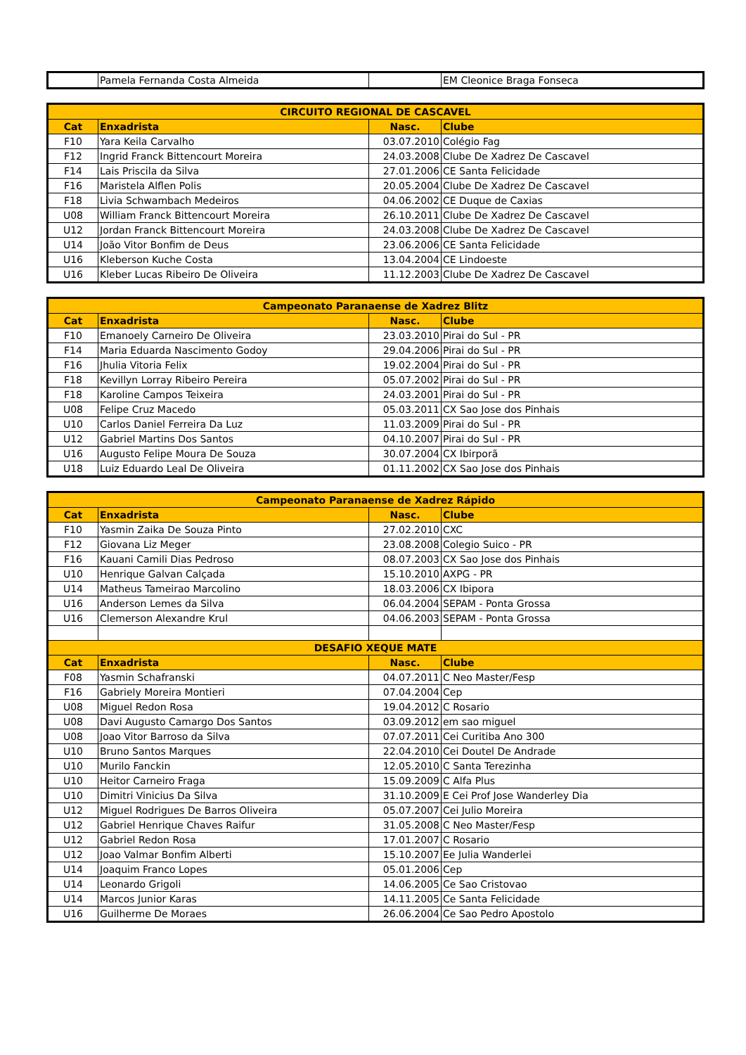| | Pamela Fernanda Costa Almeida | | EM Cleonice Braga Fonseca |
| CIRCUITO REGIONAL DE CASCAVEL | | | |
| --- | --- | --- | --- |
| Cat | Enxadrista | Nasc. | Clube |
| F10 | Yara Keila Carvalho | 03.07.2010 | Colégio Fag |
| F12 | Ingrid Franck Bittencourt Moreira | 24.03.2008 | Clube De Xadrez De Cascavel |
| F14 | Lais Priscila da Silva | 27.01.2006 | CE Santa Felicidade |
| F16 | Maristela Alflen Polis | 20.05.2004 | Clube De Xadrez De Cascavel |
| F18 | Livia Schwambach Medeiros | 04.06.2002 | CE Duque de Caxias |
| U08 | William Franck Bittencourt Moreira | 26.10.2011 | Clube De Xadrez De Cascavel |
| U12 | Jordan Franck Bittencourt Moreira | 24.03.2008 | Clube De Xadrez De Cascavel |
| U14 | João Vitor Bonfim de Deus | 23.06.2006 | CE Santa Felicidade |
| U16 | Kleberson Kuche Costa | 13.04.2004 | CE Lindoeste |
| U16 | Kleber Lucas Ribeiro De Oliveira | 11.12.2003 | Clube De Xadrez De Cascavel |
| Campeonato Paranaense de Xadrez Blitz | | | |
| --- | --- | --- | --- |
| Cat | Enxadrista | Nasc. | Clube |
| F10 | Emanoely Carneiro De Oliveira | 23.03.2010 | Pirai do Sul - PR |
| F14 | Maria Eduarda Nascimento Godoy | 29.04.2006 | Pirai do Sul - PR |
| F16 | Jhulia Vitoria Felix | 19.02.2004 | Pirai do Sul - PR |
| F18 | Kevillyn Lorray Ribeiro Pereira | 05.07.2002 | Pirai do Sul - PR |
| F18 | Karoline Campos Teixeira | 24.03.2001 | Pirai do Sul - PR |
| U08 | Felipe Cruz Macedo | 05.03.2011 | CX Sao Jose dos Pinhais |
| U10 | Carlos Daniel Ferreira Da Luz | 11.03.2009 | Pirai do Sul - PR |
| U12 | Gabriel Martins Dos Santos | 04.10.2007 | Pirai do Sul - PR |
| U16 | Augusto Felipe Moura De Souza | 30.07.2004 | CX Ibirporã |
| U18 | Luiz Eduardo Leal De Oliveira | 01.11.2002 | CX Sao Jose dos Pinhais |
| Campeonato Paranaense de Xadrez Rápido | | | |
| --- | --- | --- | --- |
| Cat | Enxadrista | Nasc. | Clube |
| F10 | Yasmin Zaika De Souza Pinto | 27.02.2010 | CXC |
| F12 | Giovana Liz Meger | 23.08.2008 | Colegio Suico - PR |
| F16 | Kauani Camili Dias Pedroso | 08.07.2003 | CX Sao Jose dos Pinhais |
| U10 | Henrique Galvan Calçada | 15.10.2010 | AXPG - PR |
| U14 | Matheus Tameirao Marcolino | 18.03.2006 | CX Ibipora |
| U16 | Anderson Lemes da Silva | 06.04.2004 | SEPAM - Ponta Grossa |
| U16 | Clemerson Alexandre Krul | 04.06.2003 | SEPAM - Ponta Grossa |
| DESAFIO XEQUE MATE | | | |
| Cat | Enxadrista | Nasc. | Clube |
| F08 | Yasmin Schafranski | 04.07.2011 | C Neo Master/Fesp |
| F16 | Gabriely Moreira Montieri | 07.04.2004 | Cep |
| U08 | Miguel Redon Rosa | 19.04.2012 | C Rosario |
| U08 | Davi Augusto Camargo Dos Santos | 03.09.2012 | em sao miguel |
| U08 | Joao Vitor Barroso da Silva | 07.07.2011 | Cei Curitiba Ano 300 |
| U10 | Bruno Santos Marques | 22.04.2010 | Cei Doutel De Andrade |
| U10 | Murilo Fanckin | 12.05.2010 | C Santa Terezinha |
| U10 | Heitor Carneiro Fraga | 15.09.2009 | C Alfa Plus |
| U10 | Dimitri Vinicius Da Silva | 31.10.2009 | E Cei Prof Jose Wanderley Dia |
| U12 | Miguel Rodrigues De Barros Oliveira | 05.07.2007 | Cei Julio Moreira |
| U12 | Gabriel Henrique Chaves Raifur | 31.05.2008 | C Neo Master/Fesp |
| U12 | Gabriel Redon Rosa | 17.01.2007 | C Rosario |
| U12 | Joao Valmar Bonfim Alberti | 15.10.2007 | Ee Julia Wanderlei |
| U14 | Joaquim Franco Lopes | 05.01.2006 | Cep |
| U14 | Leonardo Grigoli | 14.06.2005 | Ce Sao Cristovao |
| U14 | Marcos Junior Karas | 14.11.2005 | Ce Santa Felicidade |
| U16 | Guilherme De Moraes | 26.06.2004 | Ce Sao Pedro Apostolo |